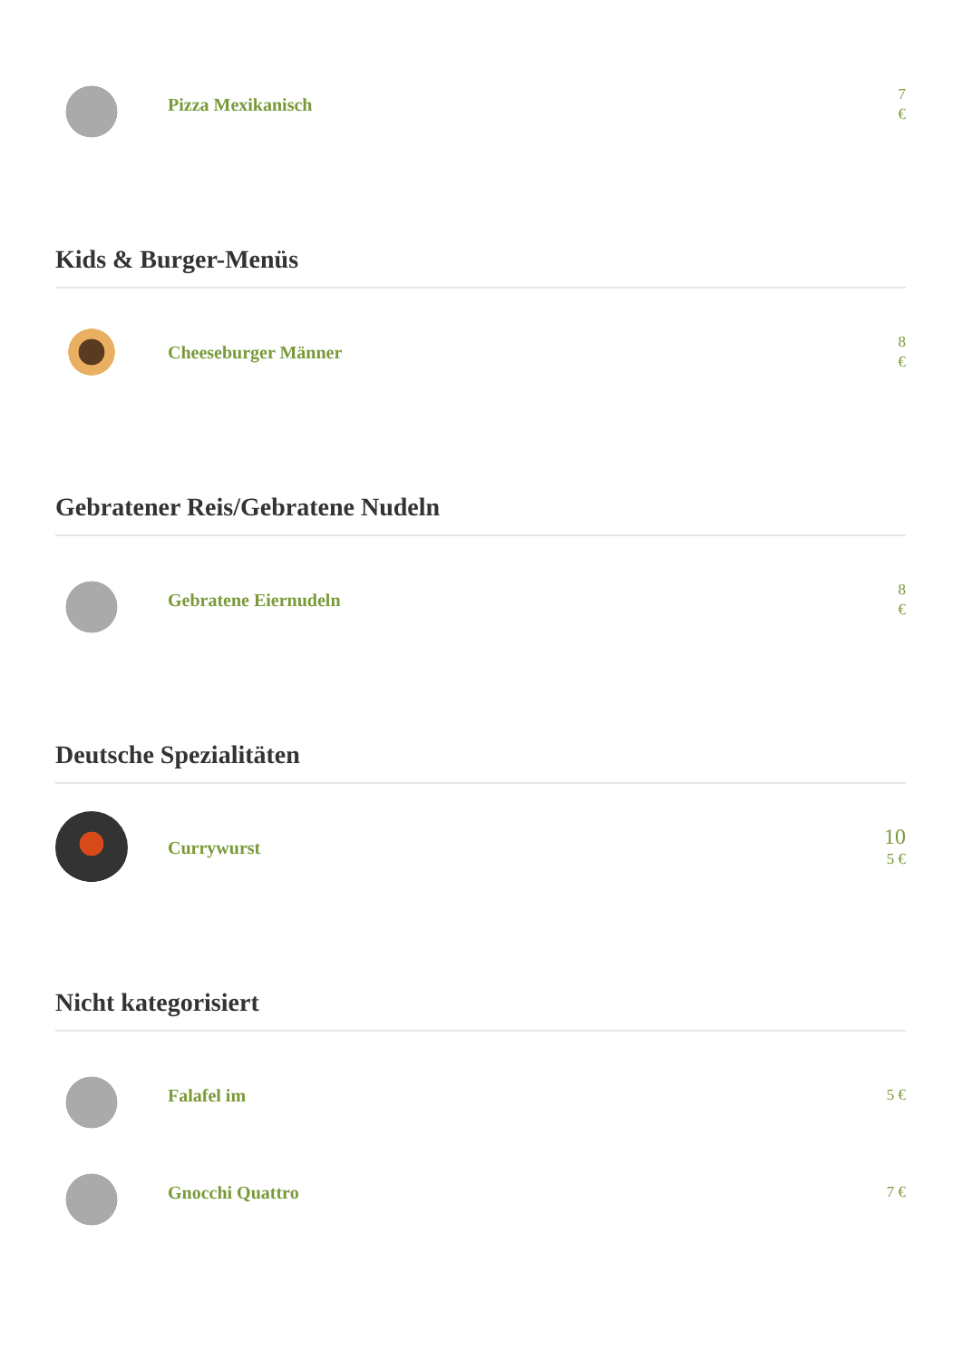Pizza Mexikanisch
7
€
Kids & Burger-Menüs
Cheeseburger Männer
8
€
Gebratener Reis/Gebratene Nudeln
Gebratene Eiernudeln
8
€
Deutsche Spezialitäten
Currywurst
10
5 €
Nicht kategorisiert
Falafel im
5 €
Gnocchi Quattro
7 €